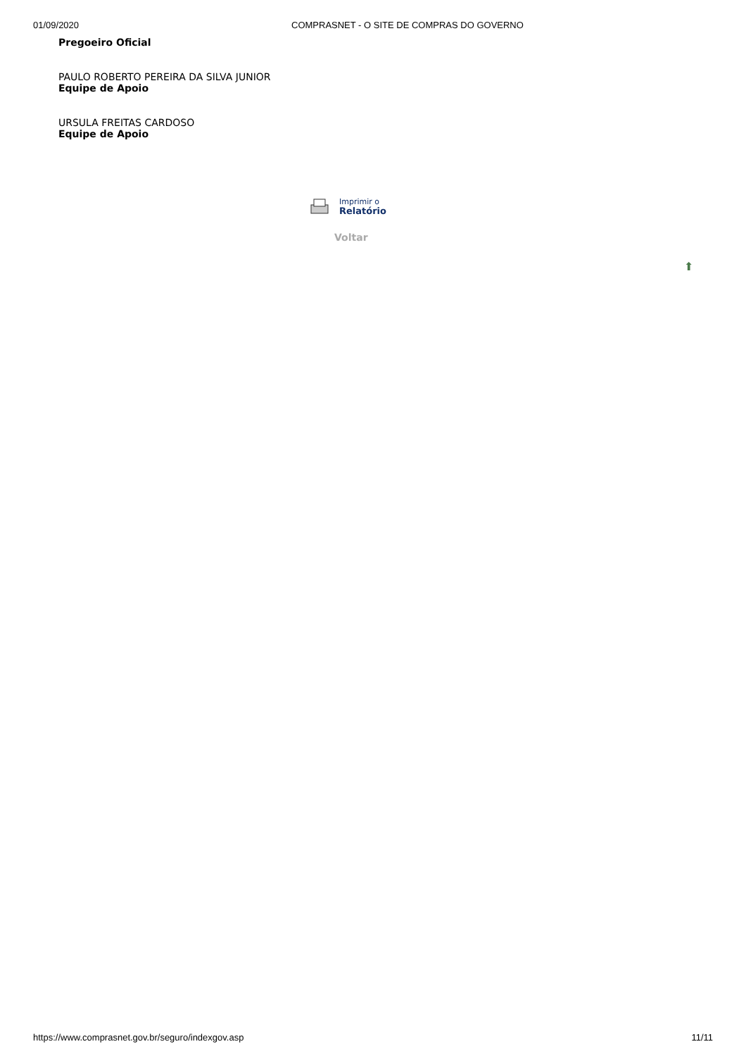01/09/2020 COMPRASNET - O SITE DE COMPRAS DO GOVERNO
Pregoeiro Oficial
PAULO ROBERTO PEREIRA DA SILVA JUNIOR
Equipe de Apoio
URSULA FREITAS CARDOSO
Equipe de Apoio
Imprimir o
Relatório
Voltar
⬆
https://www.comprasnet.gov.br/seguro/indexgov.asp 11/11